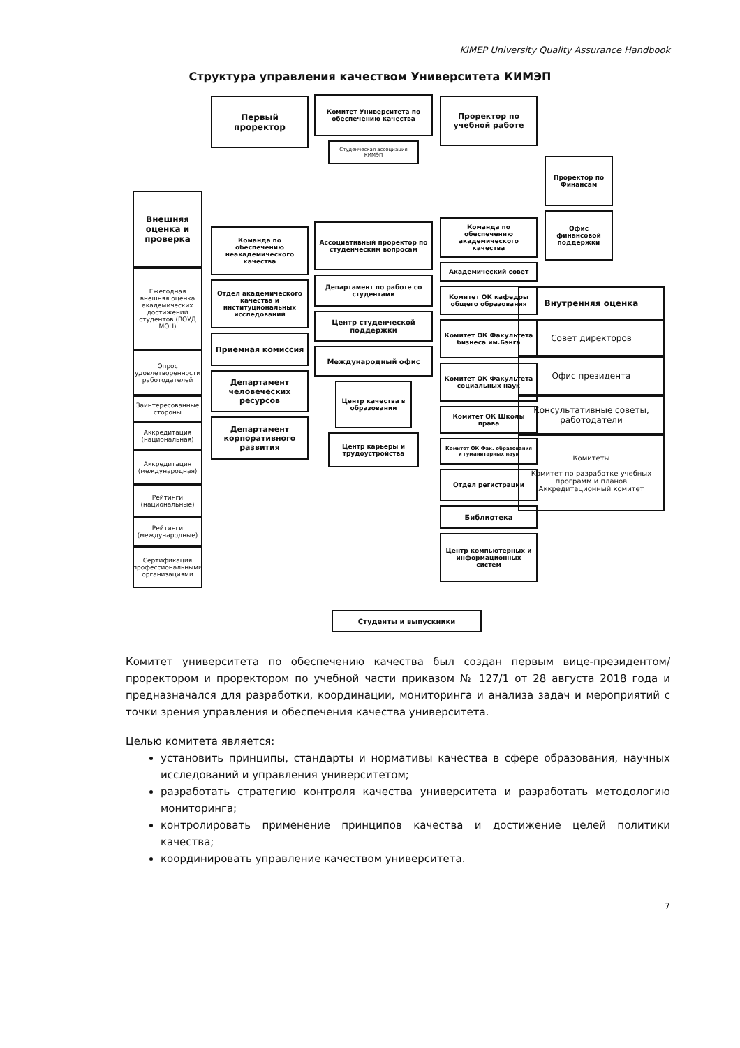KIMEP University Quality Assurance Handbook
Структура управления качеством Университета КИМЭП
Внешняя оценка и проверка
Ежегодная внешняя оценка академических достижений студентов (ВОУД МОН)
Опрос удовлетворенности работодателей
Заинтересованные стороны
Аккредитация (национальная)
Аккредитация (международная)
Рейтинги (национальные)
Рейтинги (международные)
Сертификация профессиональными организациями
Первый проректор
Команда по обеспечению неакадемического качества
Отдел академического качества и институциональных исследований
Приемная комиссия
Департамент человеческих ресурсов
Департамент корпоративного развития
Комитет Университета по обеспечению качества
Студенческая ассоциация КИМЭП
Ассоциативный проректор по студенческим вопросам
Департамент по работе со студентами
Центр студенческой поддержки
Международный офис
Центр качества в образовании
Центр карьеры и трудоустройства
Проректор по учебной работе
Команда по обеспечению академического качества
Академический совет
Комитет ОК кафедры общего образования
Комитет ОК Факультета бизнеса им.Бэнга
Комитет ОК Факультета социальных наук
Комитет ОК Школы права
Комитет ОК Фак. образования и гуманитарных наук
Отдел регистрации
Библиотека
Центр компьютерных и информационных систем
Проректор по Финансам
Офис финансовой поддержки
Внутренняя оценка
Совет директоров
Офис президента
Консультативные советы, работодатели
Комитеты
Комитет по разработке учебных программ и планов Аккредитационный комитет
Студенты и выпускники
Комитет университета по обеспечению качества был создан первым вице-президентом/проректором и проректором по учебной части приказом № 127/1 от 28 августа 2018 года и предназначался для разработки, координации, мониторинга и анализа задач и мероприятий с точки зрения управления и обеспечения качества университета.
Целью комитета является:
установить принципы, стандарты и нормативы качества в сфере образования, научных исследований и управления университетом;
разработать стратегию контроля качества университета и разработать методологию мониторинга;
контролировать применение принципов качества и достижение целей политики качества;
координировать управление качеством университета.
7